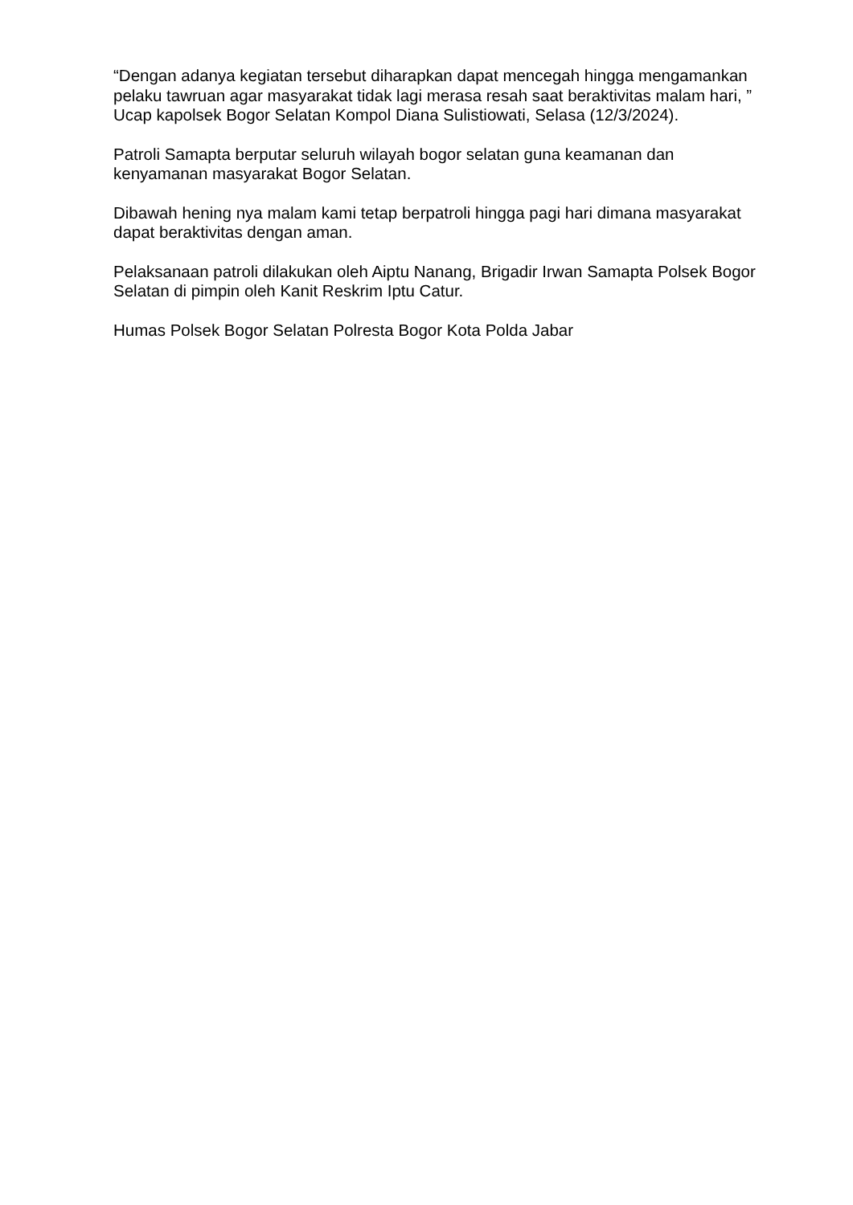“Dengan adanya kegiatan tersebut diharapkan dapat mencegah hingga mengamankan pelaku tawruan agar masyarakat tidak lagi merasa resah saat beraktivitas malam hari, ” Ucap kapolsek Bogor Selatan Kompol Diana Sulistiowati, Selasa (12/3/2024).
Patroli Samapta berputar seluruh wilayah bogor selatan guna keamanan dan kenyamanan masyarakat Bogor Selatan.
Dibawah hening nya malam kami tetap berpatroli hingga pagi hari dimana masyarakat dapat beraktivitas dengan aman.
Pelaksanaan patroli dilakukan oleh Aiptu Nanang, Brigadir Irwan Samapta Polsek Bogor Selatan di pimpin oleh Kanit Reskrim Iptu Catur.
Humas Polsek Bogor Selatan Polresta Bogor Kota Polda Jabar